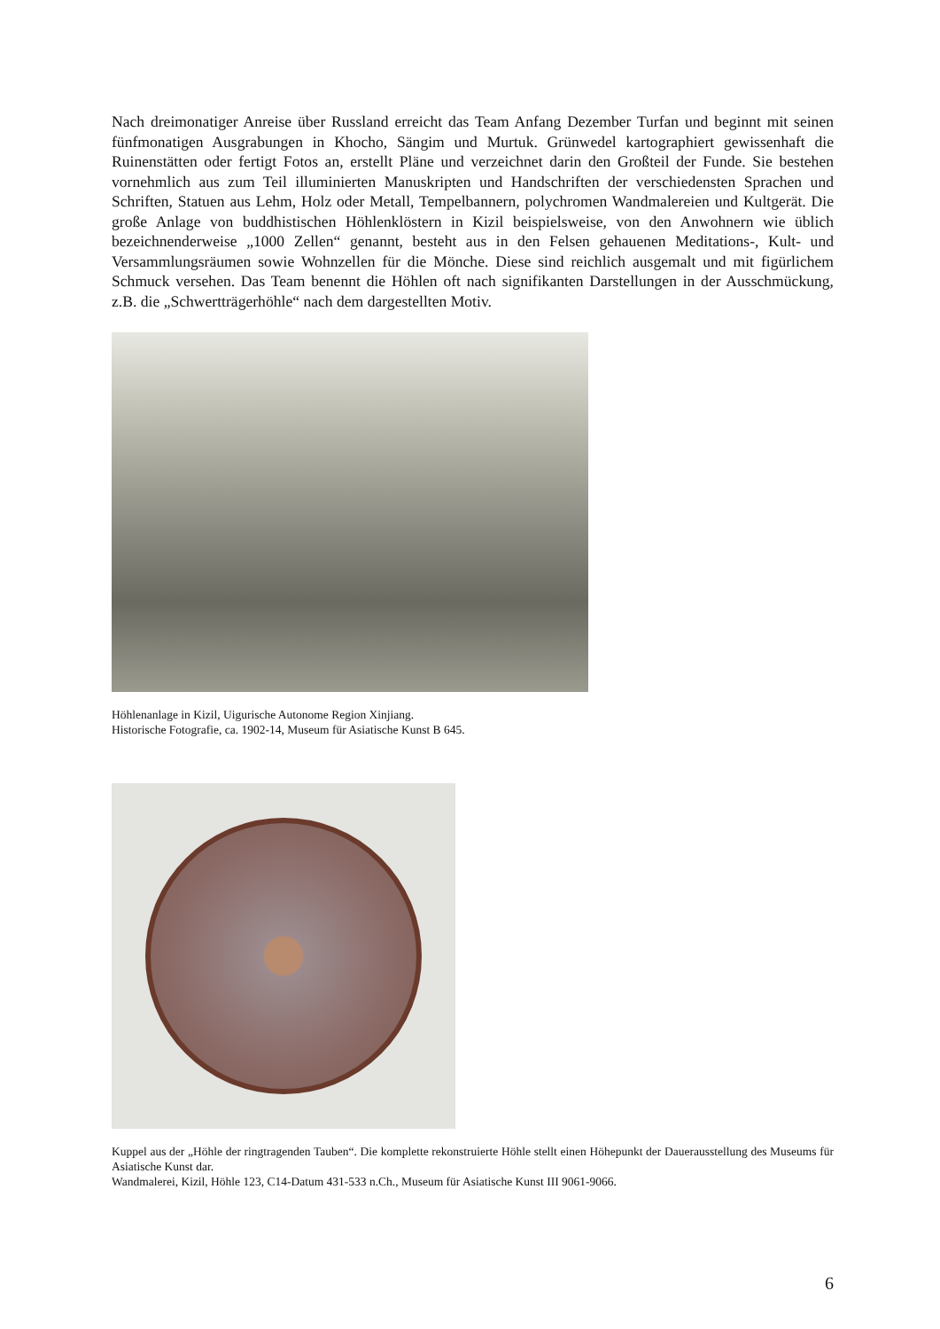Nach dreimonatiger Anreise über Russland erreicht das Team Anfang Dezember Turfan und beginnt mit seinen fünfmonatigen Ausgrabungen in Khocho, Sängim und Murtuk. Grünwedel kartographiert gewissenhaft die Ruinenstätten oder fertigt Fotos an, erstellt Pläne und verzeichnet darin den Großteil der Funde. Sie bestehen vornehmlich aus zum Teil illuminierten Manuskripten und Handschriften der verschiedensten Sprachen und Schriften, Statuen aus Lehm, Holz oder Metall, Tempelbannern, polychromen Wandmalereien und Kultgerät. Die große Anlage von buddhistischen Höhlenklöstern in Kizil beispielsweise, von den Anwohnern wie üblich bezeichnenderweise „1000 Zellen“ genannt, besteht aus in den Felsen gehauenen Meditations-, Kult- und Versammlungsräumen sowie Wohnzellen für die Mönche. Diese sind reichlich ausgemalt und mit figürlichem Schmuck versehen. Das Team benennt die Höhlen oft nach signifikanten Darstellungen in der Ausschmückung, z.B. die „Schwertträgerhöhle“ nach dem dargestellten Motiv.
Höhlenanlage in Kizil, Uigurische Autonome Region Xinjiang.
Historische Fotografie, ca. 1902-14, Museum für Asiatische Kunst B 645.
Kuppel aus der „Höhle der ringtragenden Tauben“. Die komplette rekonstruierte Höhle stellt einen Höhepunkt der Dauerausstellung des Museums für Asiatische Kunst dar.
Wandmalerei, Kizil, Höhle 123, C14-Datum 431-533 n.Ch., Museum für Asiatische Kunst III 9061-9066.
6